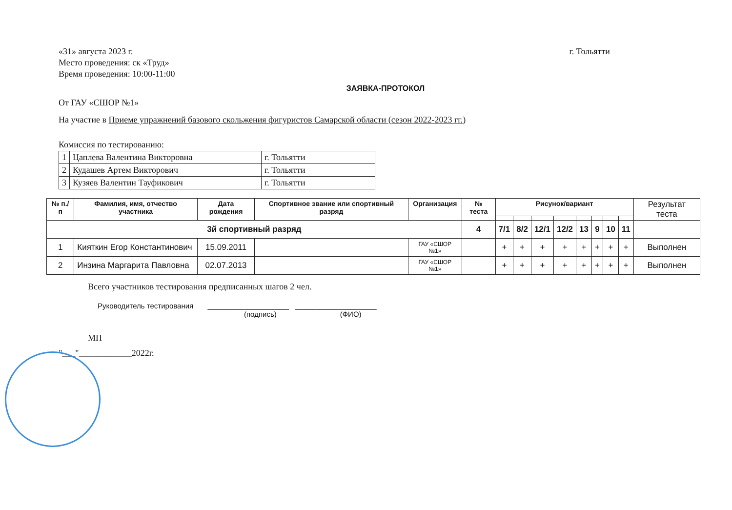«31» августа 2023 г. г. Тольятти
Место проведения: ск «Труд»
Время проведения: 10:00-11:00
ЗАЯВКА-ПРОТОКОЛ
От ГАУ «СШОР №1»
На участие в Приеме упражнений базового скольжения фигуристов Самарской области (сезон 2022-2023 гг.)
Комиссия по тестированию:
| 1 | Цаплева Валентина Викторовна | г. Тольятти |
| 2 | Кудашев Артем Викторович | г. Тольятти |
| 3 | Кузяев Валентин Тауфикович | г. Тольятти |
| № п./п | Фамилия, имя, отчество участника | Дата рождения | Спортивное звание или спортивный разряд | Организация | № теста | Рисунок/вариант | | | | | | | | Результат теста |
| --- | --- | --- | --- | --- | --- | --- | --- | --- | --- | --- | --- | --- | --- | --- |
| 3й спортивный разряд | | | | | 4 | 7/1 | 8/2 | 12/1 | 12/2 | 13 | 9 | 10 | 11 | |
| 1 | Кияткин Егор Константинович | 15.09.2011 | | ГАУ «СШОР №1» | | + | + | + | + | + | + | + | + | Выполнен |
| 2 | Инзина Маргарита Павловна | 02.07.2013 | | ГАУ «СШОР №1» | | + | + | + | + | + | + | + | + | Выполнен |
Всего участников тестирования предписанных шагов 2 чел.
Руководитель тестирования ____________________ ____________________
(подпись) (ФИО)
МП
"___"____________2022г.